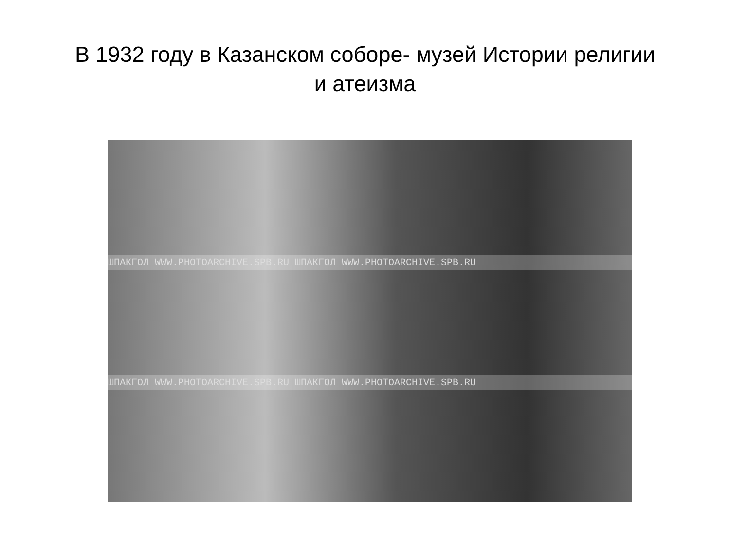В 1932 году в Казанском соборе- музей Истории религии
и атеизма
ШПАКГОЛ WWW.PHOTOARCHIVE.SPB.RU ШПАКГОЛ WWW.PHOTOARCHIVE.SPB.RU
ШПАКГОЛ WWW.PHOTOARCHIVE.SPB.RU ШПАКГОЛ WWW.PHOTOARCHIVE.SPB.RU